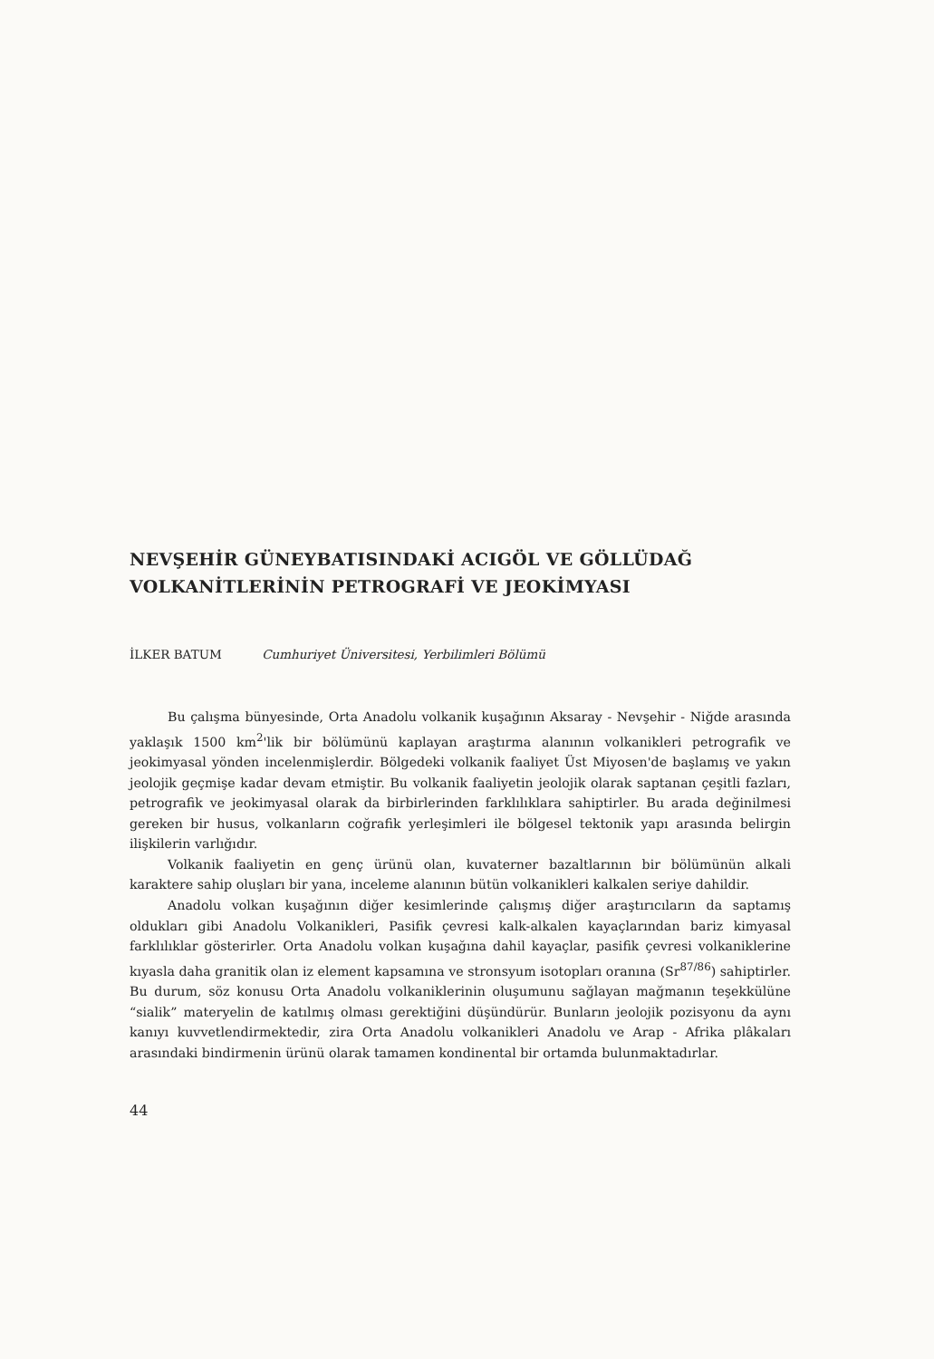NEVŞEHİR GÜNEYBATISINDAKİ ACIGÖL VE GÖLLÜDAĞ
VOLKANİTLERİNİN PETROGRAFİ VE JEOKİMYASI
İLKER BATUM Cumhuriyet Üniversitesi, Yerbilimleri Bölümü
Bu çalışma bünyesinde, Orta Anadolu volkanik kuşağının Aksaray - Nevşehir - Niğde arasında yaklaşık 1500 km<sup>2</sup>'lik bir bölümünü kaplayan araştırma alanının volkanikleri petrografik ve jeokimyasal yönden incelenmişlerdir. Bölgedeki volkanik faaliyet Üst Miyosen'de başlamış ve yakın jeolojik geçmişe kadar devam etmiştir. Bu volkanik faaliyetin jeolojik olarak saptanan çeşitli fazları, petrografik ve jeokimyasal olarak da birbirlerinden farklılıklara sahiptirler. Bu arada değinilmesi gereken bir husus, volkanların coğrafik yerleşimleri ile bölgesel tektonik yapı arasında belirgin ilişkilerin varlığıdır.
Volkanik faaliyetin en genç ürünü olan, kuvaterner bazaltlarının bir bölümünün alkali karaktere sahip oluşları bir yana, inceleme alanının bütün volkanikleri kalkalen seriye dahildir.
Anadolu volkan kuşağının diğer kesimlerinde çalışmış diğer araştırıcıların da saptamış oldukları gibi Anadolu Volkanikleri, Pasifik çevresi kalk-alkalen kayaçlarından bariz kimyasal farklılıklar gösterirler. Orta Anadolu volkan kuşağına dahil kayaçlar, pasifik çevresi volkaniklerine kıyasla daha granitik olan iz element kapsamına ve stronsyum isotopları oranına (Sr<sup>87/86</sup>) sahiptirler. Bu durum, söz konusu Orta Anadolu volkaniklerinin oluşumunu sağlayan mağmanın teşekkülüne “sialik” materyelin de katılmış olması gerektiğini düşündürür. Bunların jeolojik pozisyonu da aynı kanıyı kuvvetlendirmektedir, zira Orta Anadolu volkanikleri Anadolu ve Arap - Afrika plâkaları arasındaki bindirmenin ürünü olarak tamamen kondinental bir ortamda bulunmaktadırlar.
44